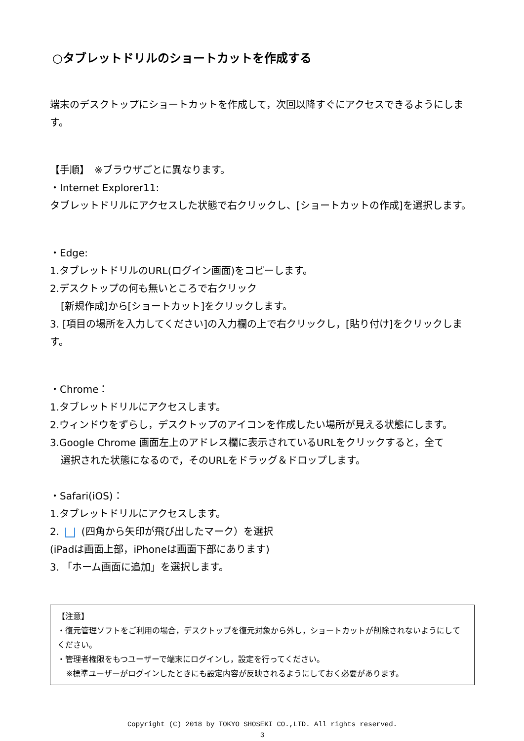○タブレットドリルのショートカットを作成する
端末のデスクトップにショートカットを作成して，次回以降すぐにアクセスできるようにします。
【手順】　※ブラウザごとに異なります。
・Internet Explorer11:
タブレットドリルにアクセスした状態で右クリックし、[ショートカットの作成]を選択します。
・Edge:
1.タブレットドリルのURL(ログイン画面)をコピーします。
2.デスクトップの何も無いところで右クリック
[新規作成]から[ショートカット]をクリックします。
3. [項目の場所を入力してください]の入力欄の上で右クリックし，[貼り付け]をクリックします。
・Chrome：
1.タブレットドリルにアクセスします。
2.ウィンドウをずらし，デスクトップのアイコンを作成したい場所が見える状態にします。
3.Google Chrome 画面左上のアドレス欄に表示されているURLをクリックすると，全て
選択された状態になるので，そのURLをドラッグ＆ドロップします。
・Safari(iOS)：
1.タブレットドリルにアクセスします。
2. (四角から矢印が飛び出したマーク）を選択
(iPadは画面上部，iPhoneは画面下部にあります)
3. 「ホーム画面に追加」を選択します。
【注意】
・復元管理ソフトをご利用の場合，デスクトップを復元対象から外し，ショートカットが削除されないようにしてください。
・管理者権限をもつユーザーで端末にログインし，設定を行ってください。
※標準ユーザーがログインしたときにも設定内容が反映されるようにしておく必要があります。
Copyright (C) 2018 by TOKYO SHOSEKI CO.,LTD. All rights reserved.
3